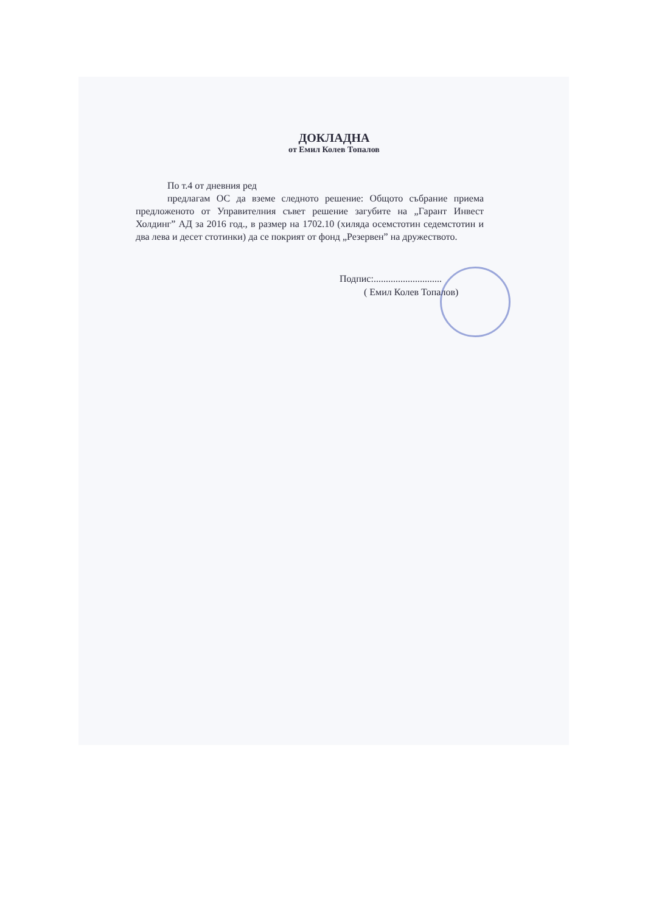ДОКЛАДНА
от Емил Колев Топалов
По т.4 от дневния ред
предлагам ОС да вземе следното решение: Общото събрание приема предложеното от Управителния съвет решение загубите на „Гарант Инвест Холдинг” АД за 2016 год., в размер на 1702.10 (хиляда осемстотин седемстотин и два лева и десет стотинки) да се покрият от фонд „Резервен” на дружеството.
Подпис:............................
( Емил Колев Топалов)